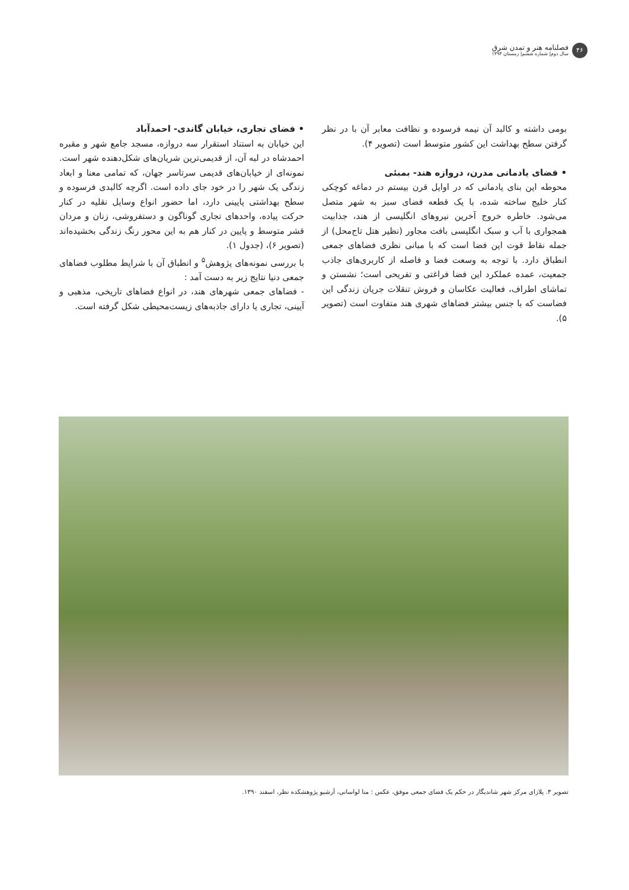۴۶
فصلنامه هنر و تمدن شرق
سال دوم| شماره ششم| زمستان ۱۳۹۳
بومی داشته و کالبد آن نیمه فرسوده و نظافت معابر آن با در نظر گرفتن سطح بهداشت این کشور متوسط است (تصویر ۴).
• فضای یادمانی مدرن، دروازه هند- بمبئی
محوطه این بنای یادمانی که در اوایل قرن بیستم در دماغه کوچکی کنار خلیج ساخته شده، با یک قطعه فضای سبز به شهر متصل می‌شود. خاطره خروج آخرین نیروهای انگلیسی از هند، جذابیت همجواری با آب و سبک انگلیسی بافت مجاور (نظیر هتل تاج‌محل) از جمله نقاط قوت این فضا است که با مبانی نظری فضاهای جمعی انطباق دارد. با توجه به وسعت فضا و فاصله از کاربری‌های جاذب جمعیت، عمده عملکرد این فضا فراغتی و تفریحی است؛ نشستن و تماشای اطراف، فعالیت عکاسان و فروش تنقلات جریان زندگی این فضاست که با جنس بیشتر فضاهای شهری هند متفاوت است (تصویر ۵).
• فضای تجاری، خیابان گاندی- احمدآباد
این خیابان به استناد استقرار سه دروازه، مسجد جامع شهر و مقبره احمدشاه در لبه آن، از قدیمی‌ترین شریان‌های شکل‌دهنده شهر است. نمونه‌ای از خیابان‌های قدیمی سرتاسر جهان، که تمامی معنا و ابعاد زندگی یک شهر را در خود جای داده است. اگرچه کالبدی فرسوده و سطح بهداشتی پایینی دارد، اما حضور انواع وسایل نقلیه در کنار حرکت پیاده، واحدهای تجاری گوناگون و دستفروشی، زنان و مردان قشر متوسط و پایین در کنار هم به این محور رنگ زندگی بخشیده‌اند (تصویر ۶)، (جدول ۱).
با بررسی نمونه‌های پژوهش<sup>۵</sup> و انطباق آن با شرایط مطلوب فضاهای جمعی دنیا نتایج زیر به دست آمد :
- فضاهای جمعی شهرهای هند، در انواع فضاهای تاریخی، مذهبی و آیینی، تجاری یا دارای جاذبه‌های زیست‌محیطی شکل گرفته است.
تصویر ۳. پلازای مرکز شهر شاندیگار در حکم یک فضای جمعی موفق، عکس : منا لواسانی، آرشیو پژوهشکده نظر، اسفند ۱۳۹۰.